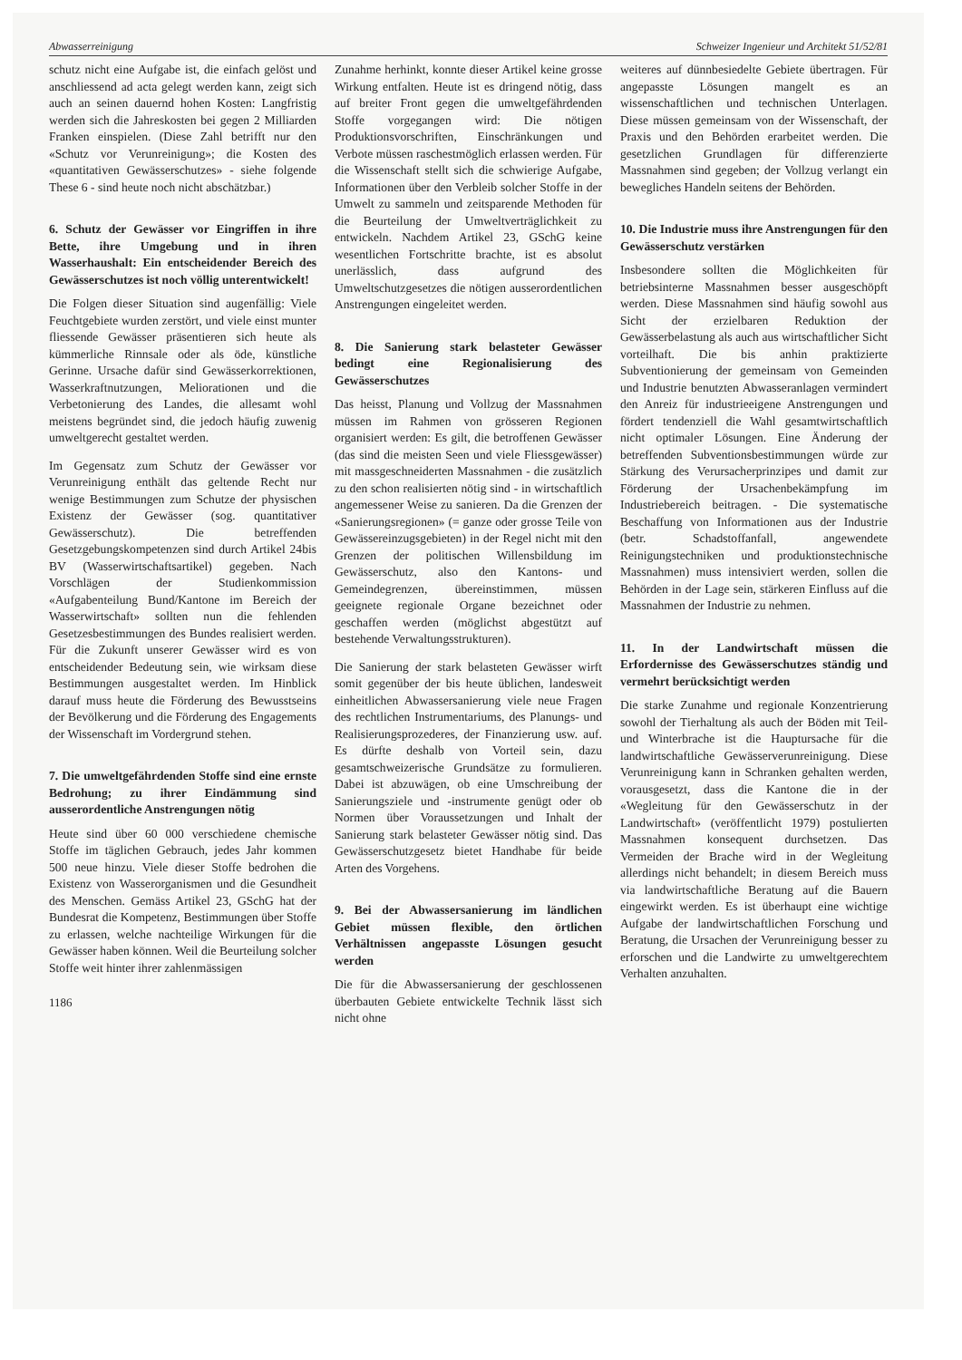Abwasserreinigung Schweizer Ingenieur und Architekt 51/52/81
schutz nicht eine Aufgabe ist, die einfach gelöst und anschliessend ad acta gelegt werden kann, zeigt sich auch an seinen dauernd hohen Kosten: Langfristig werden sich die Jahreskosten bei gegen 2 Milliarden Franken einspielen. (Diese Zahl betrifft nur den «Schutz vor Verunreinigung»; die Kosten des «quantitativen Gewässerschutzes» - siehe folgende These 6 - sind heute noch nicht abschätzbar.)
6. Schutz der Gewässer vor Eingriffen in ihre Bette, ihre Umgebung und in ihren Wasserhaushalt: Ein entscheidender Bereich des Gewässerschutzes ist noch völlig unterentwickelt!
Die Folgen dieser Situation sind augenfällig: Viele Feuchtgebiete wurden zerstört, und viele einst munter fliessende Gewässer präsentieren sich heute als kümmerliche Rinnsale oder als öde, künstliche Gerinne. Ursache dafür sind Gewässerkorrektionen, Wasserkraftnutzungen, Meliorationen und die Verbetonierung des Landes, die allesamt wohl meistens begründet sind, die jedoch häufig zuwenig umweltgerecht gestaltet werden.
Im Gegensatz zum Schutz der Gewässer vor Verunreinigung enthält das geltende Recht nur wenige Bestimmungen zum Schutze der physischen Existenz der Gewässer (sog. quantitativer Gewässerschutz). Die betreffenden Gesetzgebungskompetenzen sind durch Artikel 24bis BV (Wasserwirtschaftsartikel) gegeben. Nach Vorschlägen der Studienkommission «Aufgabenteilung Bund/Kantone im Bereich der Wasserwirtschaft» sollten nun die fehlenden Gesetzesbestimmungen des Bundes realisiert werden. Für die Zukunft unserer Gewässer wird es von entscheidender Bedeutung sein, wie wirksam diese Bestimmungen ausgestaltet werden. Im Hinblick darauf muss heute die Förderung des Bewusstseins der Bevölkerung und die Förderung des Engagements der Wissenschaft im Vordergrund stehen.
7. Die umweltgefährdenden Stoffe sind eine ernste Bedrohung; zu ihrer Eindämmung sind ausserordentliche Anstrengungen nötig
Heute sind über 60 000 verschiedene chemische Stoffe im täglichen Gebrauch, jedes Jahr kommen 500 neue hinzu. Viele dieser Stoffe bedrohen die Existenz von Wasserorganismen und die Gesundheit des Menschen. Gemäss Artikel 23, GSchG hat der Bundesrat die Kompetenz, Bestimmungen über Stoffe zu erlassen, welche nachteilige Wirkungen für die Gewässer haben können. Weil die Beurteilung solcher Stoffe weit hinter ihrer zahlenmässigen
1186
Zunahme herhinkt, konnte dieser Artikel keine grosse Wirkung entfalten. Heute ist es dringend nötig, dass auf breiter Front gegen die umweltgefährdenden Stoffe vorgegangen wird: Die nötigen Produktionsvorschriften, Einschränkungen und Verbote müssen raschestmöglich erlassen werden. Für die Wissenschaft stellt sich die schwierige Aufgabe, Informationen über den Verbleib solcher Stoffe in der Umwelt zu sammeln und zeitsparende Methoden für die Beurteilung der Umweltverträglichkeit zu entwickeln. Nachdem Artikel 23, GSchG keine wesentlichen Fortschritte brachte, ist es absolut unerlässlich, dass aufgrund des Umweltschutzgesetzes die nötigen ausserordentlichen Anstrengungen eingeleitet werden.
8. Die Sanierung stark belasteter Gewässer bedingt eine Regionalisierung des Gewässerschutzes
Das heisst, Planung und Vollzug der Massnahmen müssen im Rahmen von grösseren Regionen organisiert werden: Es gilt, die betroffenen Gewässer (das sind die meisten Seen und viele Fliessgewässer) mit massgeschneiderten Massnahmen - die zusätzlich zu den schon realisierten nötig sind - in wirtschaftlich angemessener Weise zu sanieren. Da die Grenzen der «Sanierungsregionen» (= ganze oder grosse Teile von Gewässereinzugsgebieten) in der Regel nicht mit den Grenzen der politischen Willensbildung im Gewässerschutz, also den Kantons- und Gemeindegrenzen, übereinstimmen, müssen geeignete regionale Organe bezeichnet oder geschaffen werden (möglichst abgestützt auf bestehende Verwaltungsstrukturen).
Die Sanierung der stark belasteten Gewässer wirft somit gegenüber der bis heute üblichen, landesweit einheitlichen Abwassersanierung viele neue Fragen des rechtlichen Instrumentariums, des Planungs- und Realisierungsprozederes, der Finanzierung usw. auf. Es dürfte deshalb von Vorteil sein, dazu gesamtschweizerische Grundsätze zu formulieren. Dabei ist abzuwägen, ob eine Umschreibung der Sanierungsziele und -instrumente genügt oder ob Normen über Voraussetzungen und Inhalt der Sanierung stark belasteter Gewässer nötig sind. Das Gewässerschutzgesetz bietet Handhabe für beide Arten des Vorgehens.
9. Bei der Abwassersanierung im ländlichen Gebiet müssen flexible, den örtlichen Verhältnissen angepasste Lösungen gesucht werden
Die für die Abwassersanierung der geschlossenen überbauten Gebiete entwickelte Technik lässt sich nicht ohne
weiteres auf dünnbesiedelte Gebiete übertragen. Für angepasste Lösungen mangelt es an wissenschaftlichen und technischen Unterlagen. Diese müssen gemeinsam von der Wissenschaft, der Praxis und den Behörden erarbeitet werden. Die gesetzlichen Grundlagen für differenzierte Massnahmen sind gegeben; der Vollzug verlangt ein bewegliches Handeln seitens der Behörden.
10. Die Industrie muss ihre Anstrengungen für den Gewässerschutz verstärken
Insbesondere sollten die Möglichkeiten für betriebsinterne Massnahmen besser ausgeschöpft werden. Diese Massnahmen sind häufig sowohl aus Sicht der erzielbaren Reduktion der Gewässerbelastung als auch aus wirtschaftlicher Sicht vorteilhaft. Die bis anhin praktizierte Subventionierung der gemeinsam von Gemeinden und Industrie benutzten Abwasseranlagen vermindert den Anreiz für industrieeigene Anstrengungen und fördert tendenziell die Wahl gesamtwirtschaftlich nicht optimaler Lösungen. Eine Änderung der betreffenden Subventionsbestimmungen würde zur Stärkung des Verursacherprinzipes und damit zur Förderung der Ursachenbekämpfung im Industriebereich beitragen. - Die systematische Beschaffung von Informationen aus der Industrie (betr. Schadstoffanfall, angewendete Reinigungstechniken und produktionstechnische Massnahmen) muss intensiviert werden, sollen die Behörden in der Lage sein, stärkeren Einfluss auf die Massnahmen der Industrie zu nehmen.
11. In der Landwirtschaft müssen die Erfordernisse des Gewässerschutzes ständig und vermehrt berücksichtigt werden
Die starke Zunahme und regionale Konzentrierung sowohl der Tierhaltung als auch der Böden mit Teil- und Winterbrache ist die Hauptursache für die landwirtschaftliche Gewässerverunreinigung. Diese Verunreinigung kann in Schranken gehalten werden, vorausgesetzt, dass die Kantone die in der «Wegleitung für den Gewässerschutz in der Landwirtschaft» (veröffentlicht 1979) postulierten Massnahmen konsequent durchsetzen. Das Vermeiden der Brache wird in der Wegleitung allerdings nicht behandelt; in diesem Bereich muss via landwirtschaftliche Beratung auf die Bauern eingewirkt werden. Es ist überhaupt eine wichtige Aufgabe der landwirtschaftlichen Forschung und Beratung, die Ursachen der Verunreinigung besser zu erforschen und die Landwirte zu umweltgerechtem Verhalten anzuhalten.